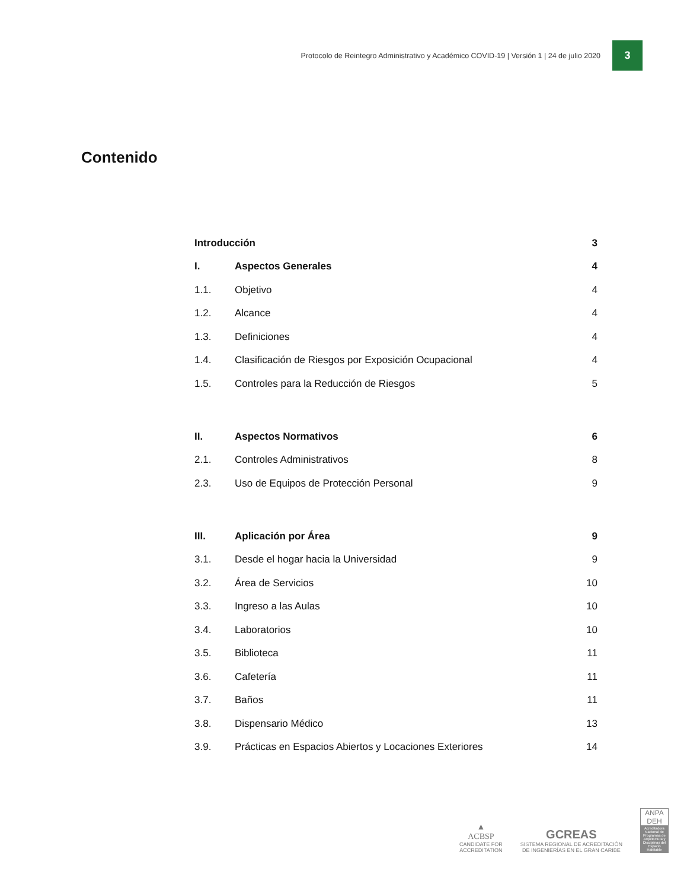Protocolo de Reintegro Administrativo y Académico COVID-19 | Versión 1 | 24 de julio 2020
3
Contenido
| Introducción | | 3 |
| I. | Aspectos Generales | 4 |
| 1.1. | Objetivo | 4 |
| 1.2. | Alcance | 4 |
| 1.3. | Definiciones | 4 |
| 1.4. | Clasificación de Riesgos por Exposición Ocupacional | 4 |
| 1.5. | Controles para la Reducción de Riesgos | 5 |
| II. | Aspectos Normativos | 6 |
| 2.1. | Controles Administrativos | 8 |
| 2.3. | Uso de Equipos de Protección Personal | 9 |
| III. | Aplicación por Área | 9 |
| 3.1. | Desde el hogar hacia la Universidad | 9 |
| 3.2. | Área de Servicios | 10 |
| 3.3. | Ingreso a las Aulas | 10 |
| 3.4. | Laboratorios | 10 |
| 3.5. | Biblioteca | 11 |
| 3.6. | Cafetería | 11 |
| 3.7. | Baños | 11 |
| 3.8. | Dispensario Médico | 13 |
| 3.9. | Prácticas en Espacios Abiertos y Locaciones Exteriores | 14 |
▲
ACBSP
CANDIDATE FOR
ACCREDITATION
GCREAS
SISTEMA REGIONAL DE ACREDITACIÓN
DE INGENIERÍAS EN EL GRAN CARIBE
ANPA
DEH
Acreditadora Nacional de Programas de Arquitectura y Disciplinas del Espacio Habitable